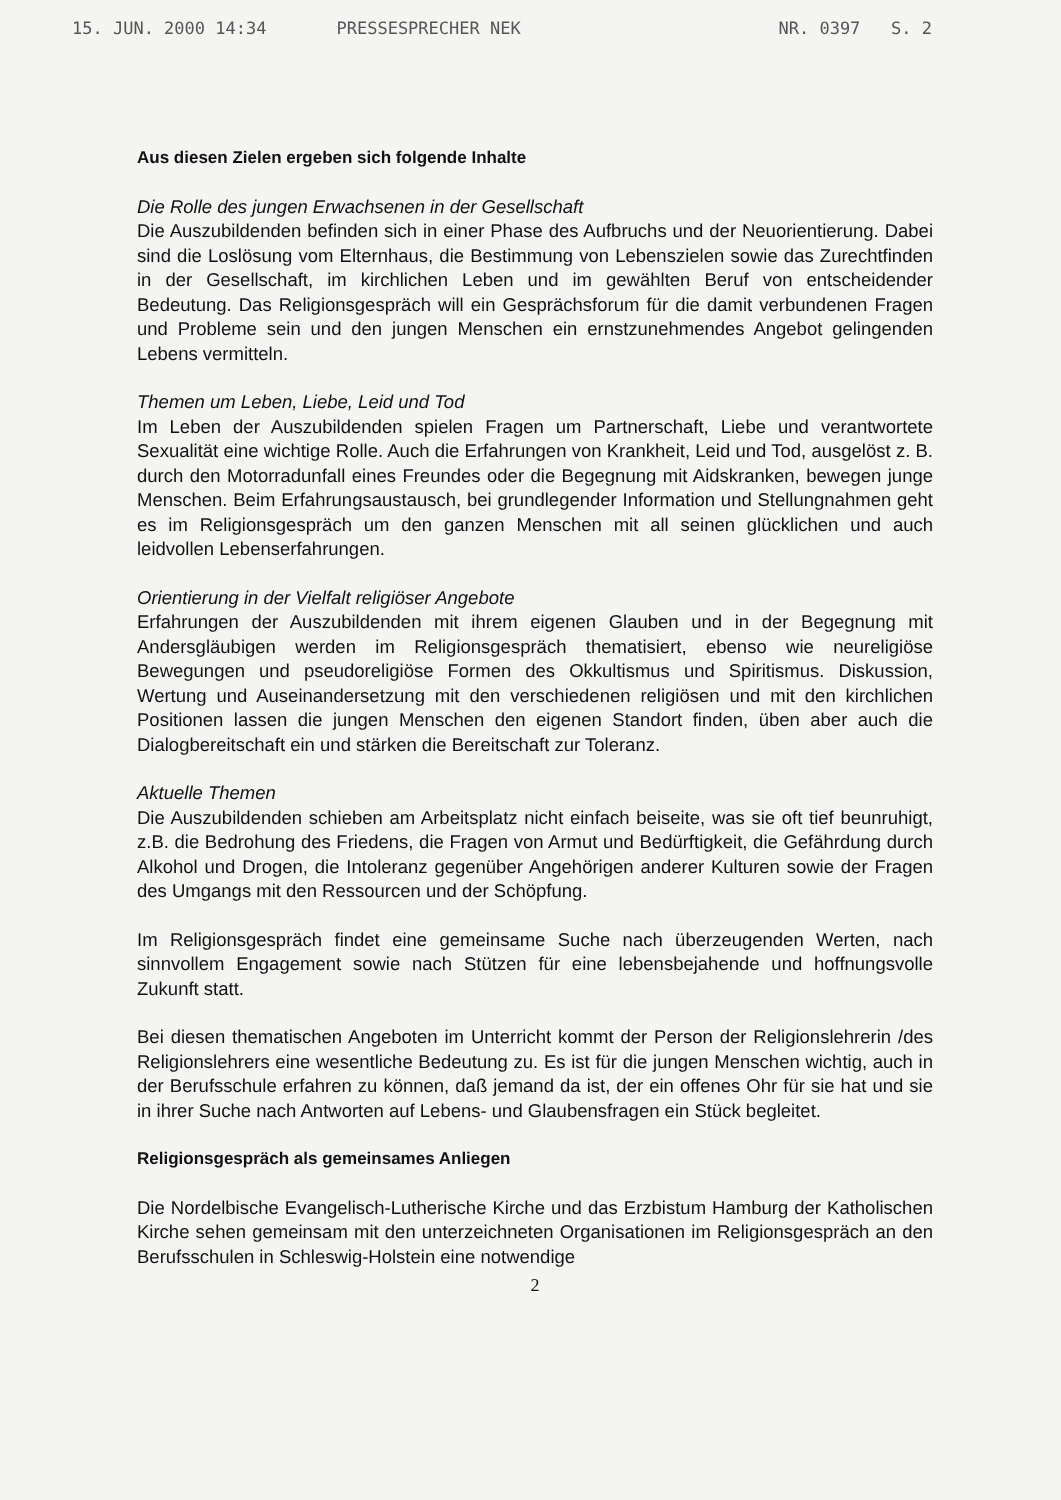15. JUN. 2000 14:34 PRESSESPRECHER NEK NR. 0397 S. 2
Aus diesen Zielen ergeben sich folgende Inhalte
Die Rolle des jungen Erwachsenen in der Gesellschaft
Die Auszubildenden befinden sich in einer Phase des Aufbruchs und der Neuorientierung. Dabei sind die Loslösung vom Elternhaus, die Bestimmung von Lebenszielen sowie das Zurechtfinden in der Gesellschaft, im kirchlichen Leben und im gewählten Beruf von entscheidender Bedeutung. Das Religionsgespräch will ein Gesprächsforum für die damit verbundenen Fragen und Probleme sein und den jungen Menschen ein ernstzunehmendes Angebot gelingenden Lebens vermitteln.
Themen um Leben, Liebe, Leid und Tod
Im Leben der Auszubildenden spielen Fragen um Partnerschaft, Liebe und verantwortete Sexualität eine wichtige Rolle. Auch die Erfahrungen von Krankheit, Leid und Tod, ausgelöst z. B. durch den Motorradunfall eines Freundes oder die Begegnung mit Aidskranken, bewegen junge Menschen. Beim Erfahrungsaustausch, bei grundlegender Information und Stellungnahmen geht es im Religionsgespräch um den ganzen Menschen mit all seinen glücklichen und auch leidvollen Lebenserfahrungen.
Orientierung in der Vielfalt religiöser Angebote
Erfahrungen der Auszubildenden mit ihrem eigenen Glauben und in der Begegnung mit Andersgläubigen werden im Religionsgespräch thematisiert, ebenso wie neureligiöse Bewegungen und pseudoreligiöse Formen des Okkultismus und Spiritismus. Diskussion, Wertung und Auseinandersetzung mit den verschiedenen religiösen und mit den kirchlichen Positionen lassen die jungen Menschen den eigenen Standort finden, üben aber auch die Dialogbereitschaft ein und stärken die Bereitschaft zur Toleranz.
Aktuelle Themen
Die Auszubildenden schieben am Arbeitsplatz nicht einfach beiseite, was sie oft tief beunruhigt, z.B. die Bedrohung des Friedens, die Fragen von Armut und Bedürftigkeit, die Gefährdung durch Alkohol und Drogen, die Intoleranz gegenüber Angehörigen anderer Kulturen sowie der Fragen des Umgangs mit den Ressourcen und der Schöpfung.
Im Religionsgespräch findet eine gemeinsame Suche nach überzeugenden Werten, nach sinnvollem Engagement sowie nach Stützen für eine lebensbejahende und hoffnungsvolle Zukunft statt.
Bei diesen thematischen Angeboten im Unterricht kommt der Person der Religionslehrerin /des Religionslehrers eine wesentliche Bedeutung zu. Es ist für die jungen Menschen wichtig, auch in der Berufsschule erfahren zu können, daß jemand da ist, der ein offenes Ohr für sie hat und sie in ihrer Suche nach Antworten auf Lebens- und Glaubensfragen ein Stück begleitet.
Religionsgespräch als gemeinsames Anliegen
Die Nordelbische Evangelisch-Lutherische Kirche und das Erzbistum Hamburg der Katholischen Kirche sehen gemeinsam mit den unterzeichneten Organisationen im Religionsgespräch an den Berufsschulen in Schleswig-Holstein eine notwendige
2